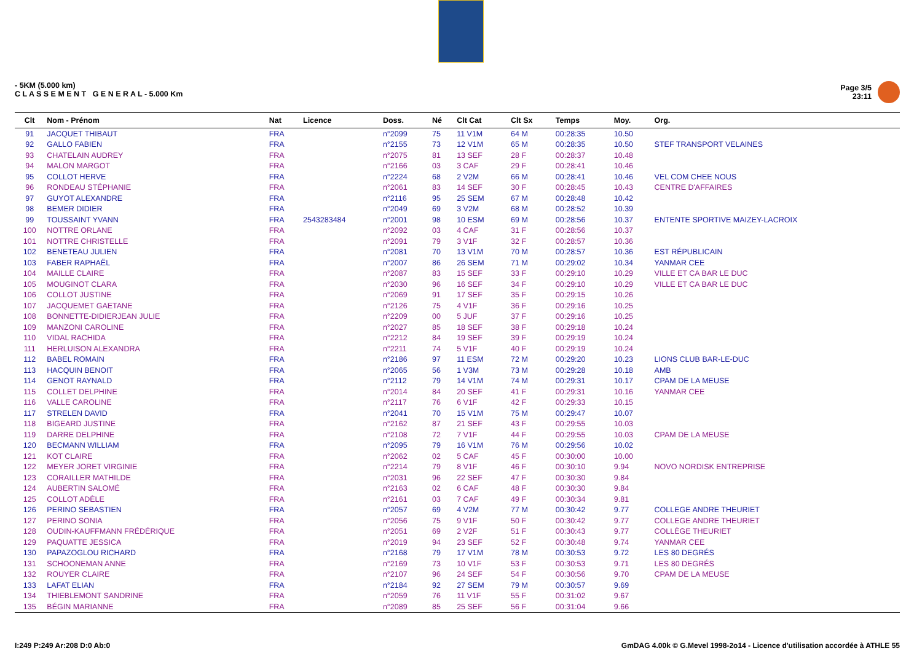- 5KM (5.000 km)
C L A S S E M E N T G E N E R A L - 5.000 Km
Page 3/5
23:11
| Clt | Nom - Prénom | Nat | Licence | Doss. | Né | Clt Cat | Clt Sx | Temps | Moy. | Org. |
| --- | --- | --- | --- | --- | --- | --- | --- | --- | --- | --- |
| 91 | JACQUET THIBAUT | FRA | | n°2099 | 75 | 11 V1M | 64 M | 00:28:35 | 10.50 | |
| 92 | GALLO FABIEN | FRA | | n°2155 | 73 | 12 V1M | 65 M | 00:28:35 | 10.50 | STEF TRANSPORT VELAINES |
| 93 | CHATELAIN AUDREY | FRA | | n°2075 | 81 | 13 SEF | 28 F | 00:28:37 | 10.48 | |
| 94 | MALON MARGOT | FRA | | n°2166 | 03 | 3 CAF | 29 F | 00:28:41 | 10.46 | |
| 95 | COLLOT HERVE | FRA | | n°2224 | 68 | 2 V2M | 66 M | 00:28:41 | 10.46 | VEL COM CHEE NOUS |
| 96 | RONDEAU STÉPHANIE | FRA | | n°2061 | 83 | 14 SEF | 30 F | 00:28:45 | 10.43 | CENTRE D'AFFAIRES |
| 97 | GUYOT ALEXANDRE | FRA | | n°2116 | 95 | 25 SEM | 67 M | 00:28:48 | 10.42 | |
| 98 | BEMER DIDIER | FRA | | n°2049 | 69 | 3 V2M | 68 M | 00:28:52 | 10.39 | |
| 99 | TOUSSAINT YVANN | FRA | 2543283484 | n°2001 | 98 | 10 ESM | 69 M | 00:28:56 | 10.37 | ENTENTE SPORTIVE MAIZEY-LACROIX |
| 100 | NOTTRE ORLANE | FRA | | n°2092 | 03 | 4 CAF | 31 F | 00:28:56 | 10.37 | |
| 101 | NOTTRE CHRISTELLE | FRA | | n°2091 | 79 | 3 V1F | 32 F | 00:28:57 | 10.36 | |
| 102 | BENETEAU JULIEN | FRA | | n°2081 | 70 | 13 V1M | 70 M | 00:28:57 | 10.36 | EST RÉPUBLICAIN |
| 103 | FABER RAPHAËL | FRA | | n°2007 | 86 | 26 SEM | 71 M | 00:29:02 | 10.34 | YANMAR CEE |
| 104 | MAILLE CLAIRE | FRA | | n°2087 | 83 | 15 SEF | 33 F | 00:29:10 | 10.29 | VILLE ET CA BAR LE DUC |
| 105 | MOUGINOT CLARA | FRA | | n°2030 | 96 | 16 SEF | 34 F | 00:29:10 | 10.29 | VILLE ET CA BAR LE DUC |
| 106 | COLLOT JUSTINE | FRA | | n°2069 | 91 | 17 SEF | 35 F | 00:29:15 | 10.26 | |
| 107 | JACQUEMET GAETANE | FRA | | n°2126 | 75 | 4 V1F | 36 F | 00:29:16 | 10.25 | |
| 108 | BONNETTE-DIDIERJEAN JULIE | FRA | | n°2209 | 00 | 5 JUF | 37 F | 00:29:16 | 10.25 | |
| 109 | MANZONI CAROLINE | FRA | | n°2027 | 85 | 18 SEF | 38 F | 00:29:18 | 10.24 | |
| 110 | VIDAL RACHIDA | FRA | | n°2212 | 84 | 19 SEF | 39 F | 00:29:19 | 10.24 | |
| 111 | HERLUISON ALEXANDRA | FRA | | n°2211 | 74 | 5 V1F | 40 F | 00:29:19 | 10.24 | |
| 112 | BABEL ROMAIN | FRA | | n°2186 | 97 | 11 ESM | 72 M | 00:29:20 | 10.23 | LIONS CLUB BAR-LE-DUC |
| 113 | HACQUIN BENOIT | FRA | | n°2065 | 56 | 1 V3M | 73 M | 00:29:28 | 10.18 | AMB |
| 114 | GENOT RAYNALD | FRA | | n°2112 | 79 | 14 V1M | 74 M | 00:29:31 | 10.17 | CPAM DE LA MEUSE |
| 115 | COLLET DELPHINE | FRA | | n°2014 | 84 | 20 SEF | 41 F | 00:29:31 | 10.16 | YANMAR CEE |
| 116 | VALLE CAROLINE | FRA | | n°2117 | 76 | 6 V1F | 42 F | 00:29:33 | 10.15 | |
| 117 | STRELEN DAVID | FRA | | n°2041 | 70 | 15 V1M | 75 M | 00:29:47 | 10.07 | |
| 118 | BIGEARD JUSTINE | FRA | | n°2162 | 87 | 21 SEF | 43 F | 00:29:55 | 10.03 | |
| 119 | DARRE DELPHINE | FRA | | n°2108 | 72 | 7 V1F | 44 F | 00:29:55 | 10.03 | CPAM DE LA MEUSE |
| 120 | BECMANN WILLIAM | FRA | | n°2095 | 79 | 16 V1M | 76 M | 00:29:56 | 10.02 | |
| 121 | KOT CLAIRE | FRA | | n°2062 | 02 | 5 CAF | 45 F | 00:30:00 | 10.00 | |
| 122 | MEYER JORET VIRGINIE | FRA | | n°2214 | 79 | 8 V1F | 46 F | 00:30:10 | 9.94 | NOVO NORDISK ENTREPRISE |
| 123 | CORAILLER MATHILDE | FRA | | n°2031 | 96 | 22 SEF | 47 F | 00:30:30 | 9.84 | |
| 124 | AUBERTIN SALOMÉ | FRA | | n°2163 | 02 | 6 CAF | 48 F | 00:30:30 | 9.84 | |
| 125 | COLLOT ADÈLE | FRA | | n°2161 | 03 | 7 CAF | 49 F | 00:30:34 | 9.81 | |
| 126 | PERINO SEBASTIEN | FRA | | n°2057 | 69 | 4 V2M | 77 M | 00:30:42 | 9.77 | COLLEGE ANDRE THEURIET |
| 127 | PERINO SONIA | FRA | | n°2056 | 75 | 9 V1F | 50 F | 00:30:42 | 9.77 | COLLEGE ANDRE THEURIET |
| 128 | OUDIN-KAUFFMANN FRÉDÉRIQUE | FRA | | n°2051 | 69 | 2 V2F | 51 F | 00:30:43 | 9.77 | COLLÈGE THEURIET |
| 129 | PAQUATTE JESSICA | FRA | | n°2019 | 94 | 23 SEF | 52 F | 00:30:48 | 9.74 | YANMAR CEE |
| 130 | PAPAZOGLOU RICHARD | FRA | | n°2168 | 79 | 17 V1M | 78 M | 00:30:53 | 9.72 | LES 80 DEGRÉS |
| 131 | SCHOONEMAN ANNE | FRA | | n°2169 | 73 | 10 V1F | 53 F | 00:30:53 | 9.71 | LES 80 DEGRÉS |
| 132 | ROUYER CLAIRE | FRA | | n°2107 | 96 | 24 SEF | 54 F | 00:30:56 | 9.70 | CPAM DE LA MEUSE |
| 133 | LAFAT ELIAN | FRA | | n°2184 | 92 | 27 SEM | 79 M | 00:30:57 | 9.69 | |
| 134 | THIEBLEMONT SANDRINE | FRA | | n°2059 | 76 | 11 V1F | 55 F | 00:31:02 | 9.67 | |
| 135 | BÉGIN MARIANNE | FRA | | n°2089 | 85 | 25 SEF | 56 F | 00:31:04 | 9.66 | |
I:249 P:249 Ar:208 D:0 Ab:0 GmDAG 4.00k © G.Mevel 1998-2o14 - Licence d'utilisation accordée à ATHLE 55